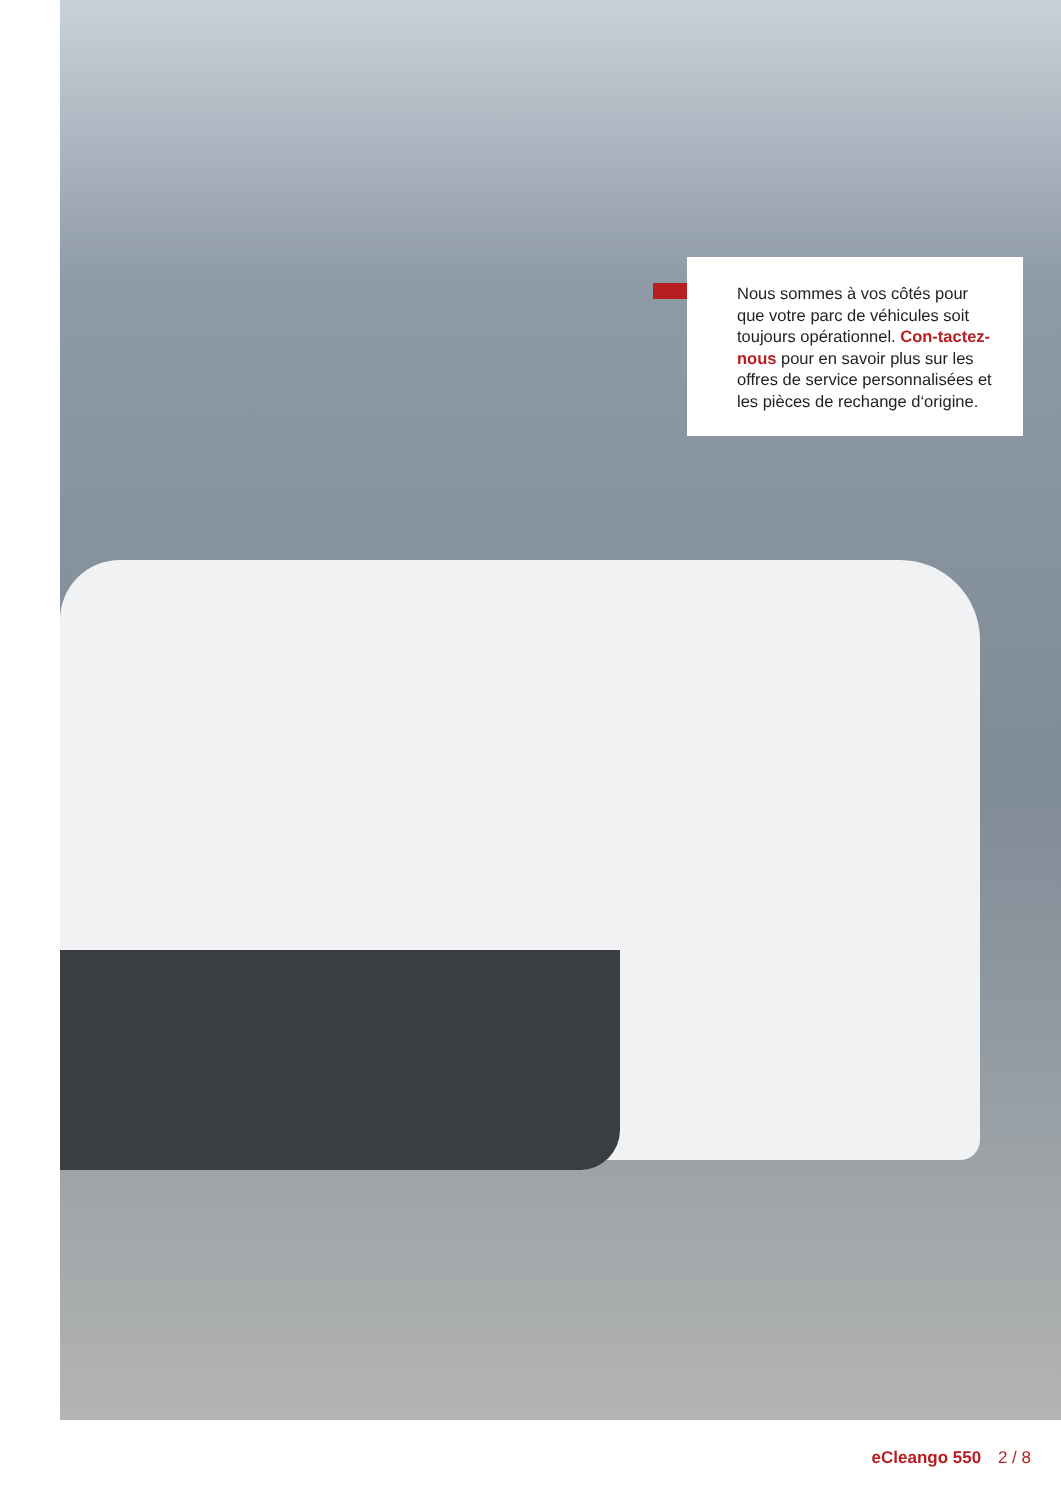Nous sommes à vos côtés pour que votre parc de véhicules soit toujours opérationnel. Con-tactez-nous pour en savoir plus sur les offres de service personnalisées et les pièces de rechange d‘origine.
eCleango 550 2 / 8